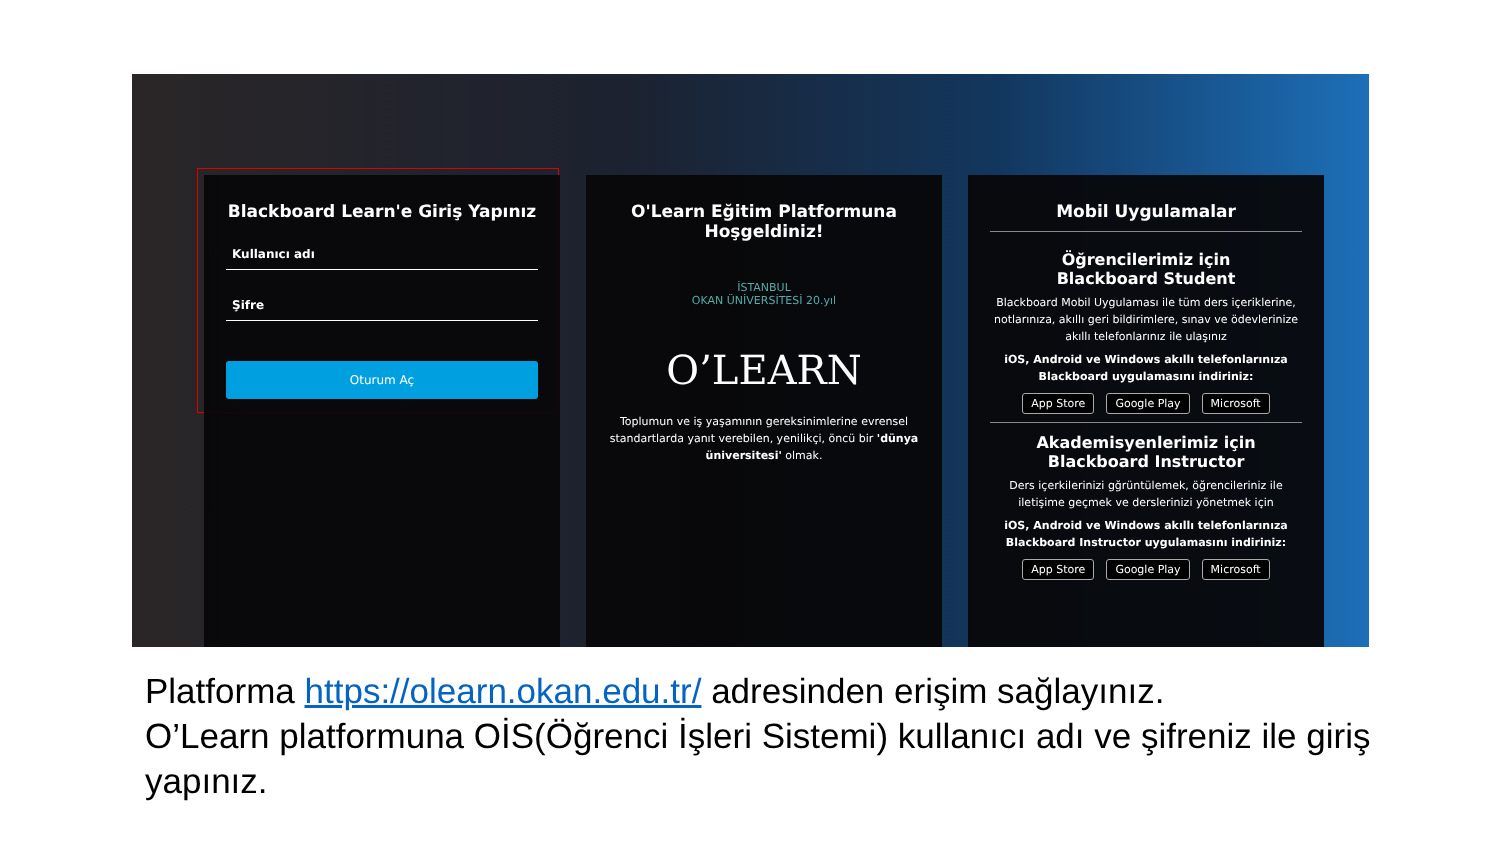Blackboard Learn'e Giriş Yapınız
Kullanıcı adı
Şifre
Oturum Aç
O'Learn Eğitim Platformuna Hoşgeldiniz!
İSTANBUL
OKAN ÜNİVERSİTESİ 20.yıl
O’LEARN
Toplumun ve iş yaşamının gereksinimlerine evrensel standartlarda yanıt verebilen, yenilikçi, öncü bir 'dünya üniversitesi' olmak.
Mobil Uygulamalar
Öğrencilerimiz için
Blackboard Student
Blackboard Mobil Uygulaması ile tüm ders içeriklerine, notlarınıza, akıllı geri bildirimlere, sınav ve ödevlerinize akıllı telefonlarınız ile ulaşınız
iOS, Android ve Windows akıllı telefonlarınıza Blackboard uygulamasını indiriniz:
App Store Google Play Microsoft
Akademisyenlerimiz için
Blackboard Instructor
Ders içerkilerinizi gğrüntülemek, öğrencileriniz ile iletişime geçmek ve derslerinizi yönetmek için
iOS, Android ve Windows akıllı telefonlarınıza Blackboard Instructor uygulamasını indiriniz:
App Store Google Play Microsoft
Platforma https://olearn.okan.edu.tr/ adresinden erişim sağlayınız.
O’Learn platformuna OİS(Öğrenci İşleri Sistemi) kullanıcı adı ve şifreniz ile giriş yapınız.